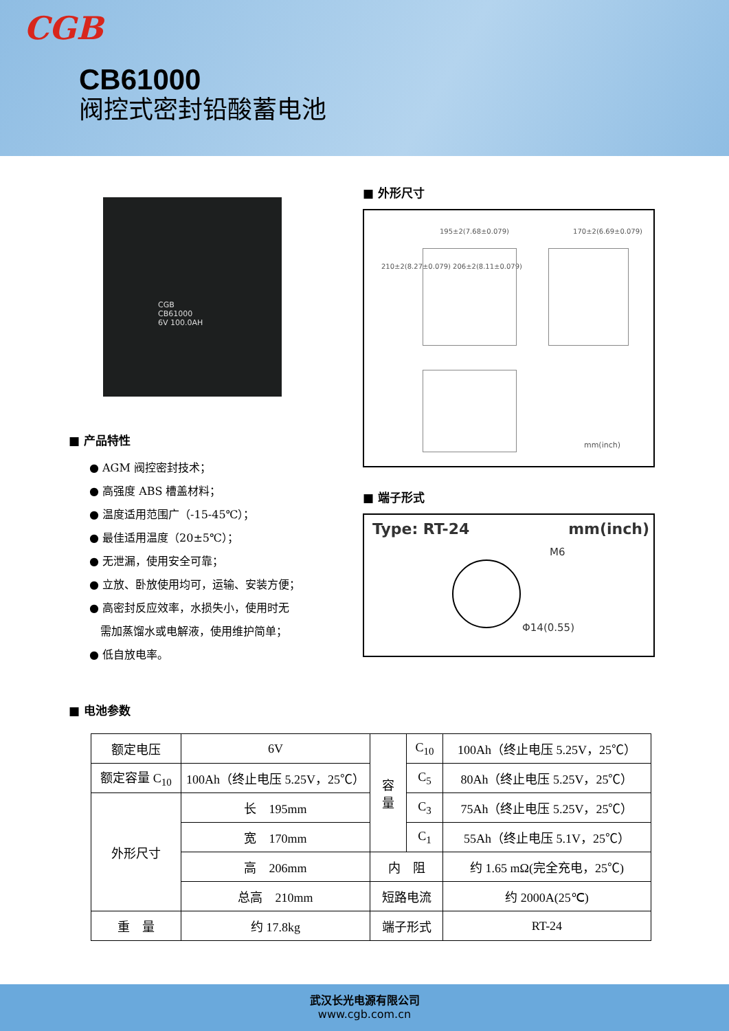CGB
CB61000
阀控式密封铅酸蓄电池
CGB
CB61000
6V 100.0AH
■ 产品特性
● AGM 阀控密封技术；
● 高强度 ABS 槽盖材料；
● 温度适用范围广（-15-45℃）；
● 最佳适用温度（20±5℃）；
● 无泄漏，使用安全可靠；
● 立放、卧放使用均可，运输、安装方便；
● 高密封反应效率，水损失小，使用时无
　需加蒸馏水或电解液，使用维护简单；
● 低自放电率。
■ 外形尺寸
195±2(7.68±0.079) 170±2(6.69±0.079)
210±2(8.27±0.079) 206±2(8.11±0.079)
mm(inch)
■ 端子形式
Type: RT-24 mm(inch)
M6
Φ14(0.55)
■ 电池参数
| 额定电压 | 6V | 容 量 | C<sub>10</sub> | 100Ah（终止电压 5.25V，25℃） |
| 额定容量 C<sub>10</sub> | 100Ah（终止电压 5.25V，25℃） | | C<sub>5</sub> | 80Ah（终止电压 5.25V，25℃） |
| 外形尺寸 | 长 195mm | | C<sub>3</sub> | 75Ah（终止电压 5.25V，25℃） |
| | 宽 170mm | | C<sub>1</sub> | 55Ah（终止电压 5.1V，25℃） |
| | 高 206mm | 内 阻 | | 约 1.65 mΩ(完全充电，25℃) |
| | 总高 210mm | 短路电流 | | 约 2000A(25℃) |
| 重 量 | 约 17.8kg | 端子形式 | | RT-24 |
武汉长光电源有限公司
www.cgb.com.cn